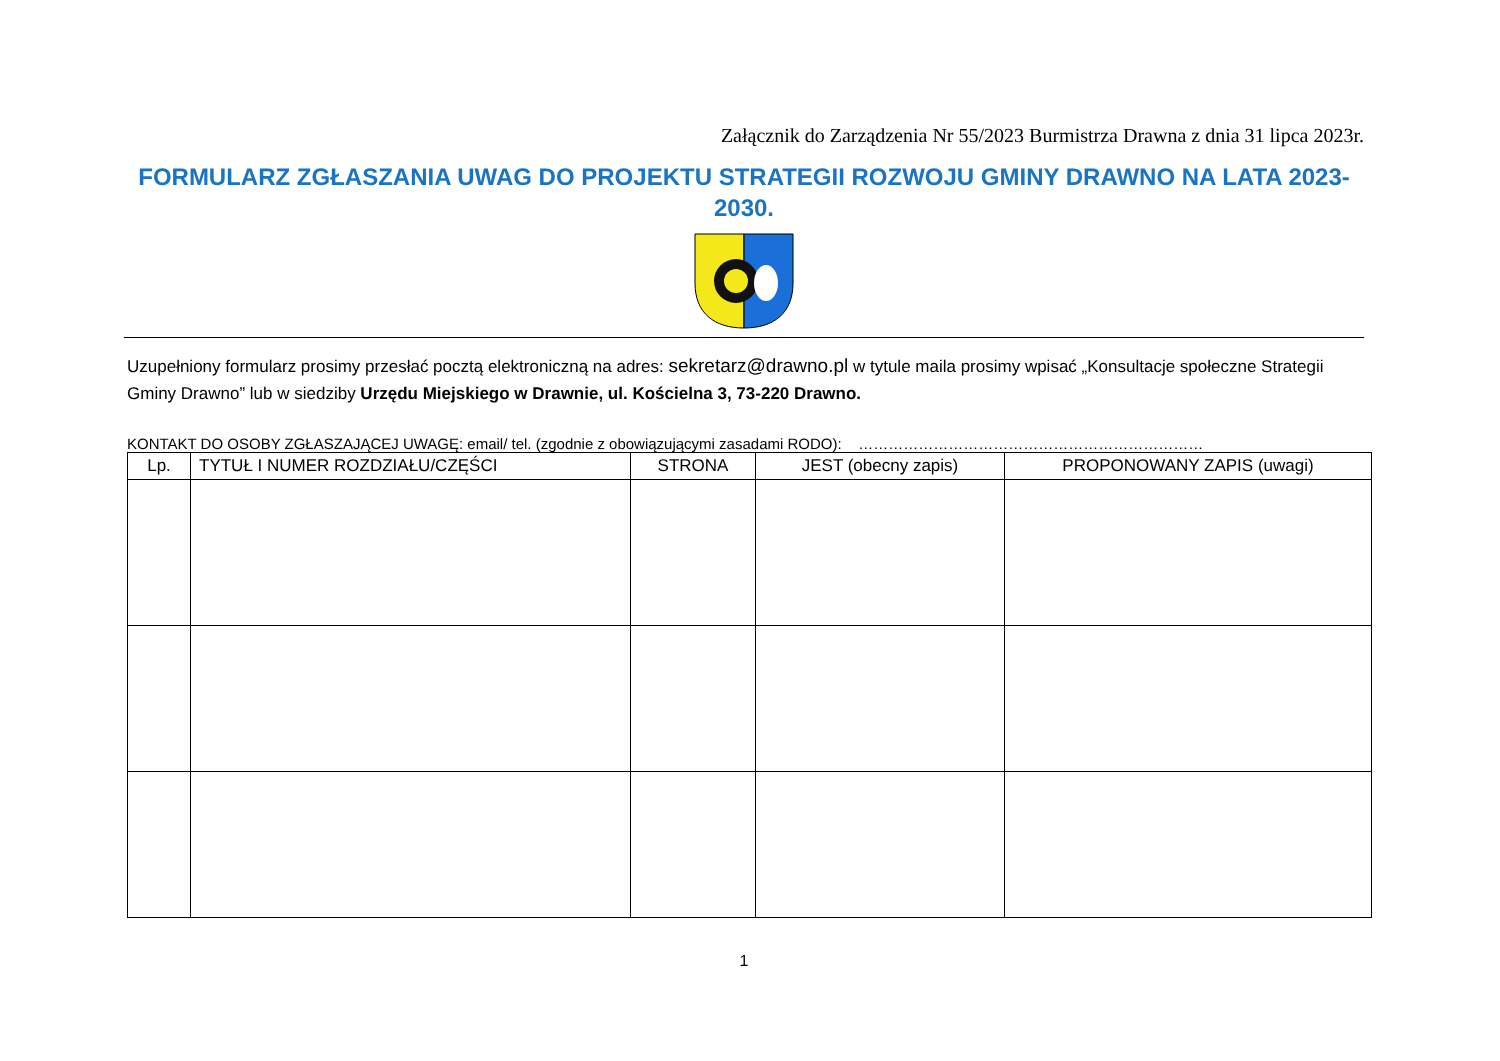Załącznik do Zarządzenia Nr 55/2023 Burmistrza Drawna z dnia 31 lipca 2023r.
FORMULARZ ZGŁASZANIA UWAG DO PROJEKTU STRATEGII ROZWOJU GMINY DRAWNO NA LATA 2023-2030.
Uzupełniony formularz prosimy przesłać pocztą elektroniczną na adres: sekretarz@drawno.pl w tytule maila prosimy wpisać „Konsultacje społeczne Strategii Gminy Drawno” lub w siedziby Urzędu Miejskiego w Drawnie, ul. Kościelna 3, 73-220 Drawno.
KONTAKT DO OSOBY ZGŁASZAJĄCEJ UWAGĘ: email/ tel. (zgodnie z obowiązującymi zasadami RODO): ……………………………………………………………
| Lp. | TYTUŁ I NUMER ROZDZIAŁU/CZĘŚCI | STRONA | JEST (obecny zapis) | PROPONOWANY ZAPIS (uwagi) |
| --- | --- | --- | --- | --- |
1